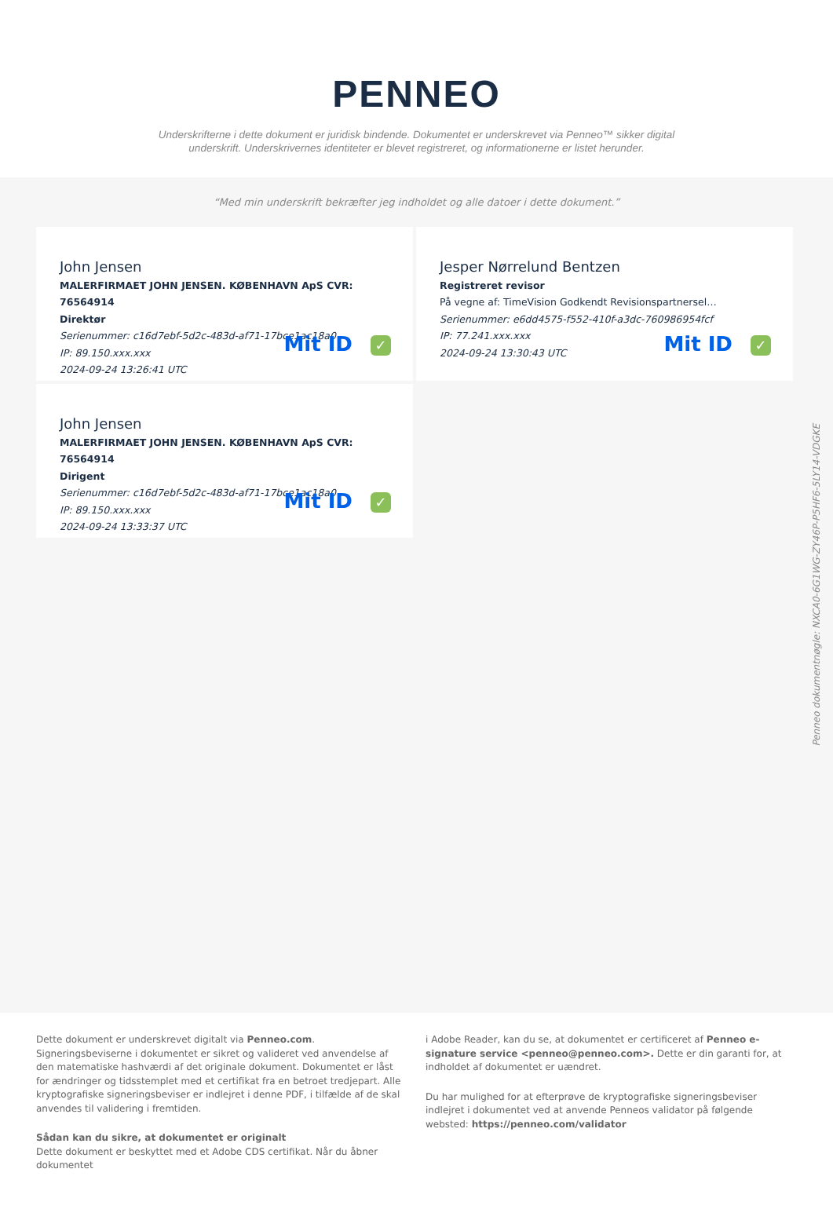PENNEO
Underskrifterne i dette dokument er juridisk bindende. Dokumentet er underskrevet via Penneo™ sikker digital underskrift. Underskrivernes identiteter er blevet registreret, og informationerne er listet herunder.
“Med min underskrift bekræfter jeg indholdet og alle datoer i dette dokument.”
John Jensen
MALERFIRMAET JOHN JENSEN. KØBENHAVN ApS CVR: 76564914
Direktør
Serienummer: c16d7ebf-5d2c-483d-af71-17bce1ac18a0
IP: 89.150.xxx.xxx
2024-09-24 13:26:41 UTC
Mit ID ✓
Jesper Nørrelund Bentzen
Registreret revisor
På vegne af: TimeVision Godkendt Revisionspartnersel…
Serienummer: e6dd4575-f552-410f-a3dc-760986954fcf
IP: 77.241.xxx.xxx
2024-09-24 13:30:43 UTC
Mit ID ✓
John Jensen
MALERFIRMAET JOHN JENSEN. KØBENHAVN ApS CVR: 76564914
Dirigent
Serienummer: c16d7ebf-5d2c-483d-af71-17bce1ac18a0
IP: 89.150.xxx.xxx
2024-09-24 13:33:37 UTC
Mit ID ✓
Penneo dokumentnøgle: NXCA0-6G1WG-ZY46P-P5HF6-5LY14-VDGKE
Dette dokument er underskrevet digitalt via Penneo.com. Signeringsbeviserne i dokumentet er sikret og valideret ved anvendelse af den matematiske hashværdi af det originale dokument. Dokumentet er låst for ændringer og tidsstemplet med et certifikat fra en betroet tredjepart. Alle kryptografiske signeringsbeviser er indlejret i denne PDF, i tilfælde af de skal anvendes til validering i fremtiden.
Sådan kan du sikre, at dokumentet er originalt
Dette dokument er beskyttet med et Adobe CDS certifikat. Når du åbner dokumentet
i Adobe Reader, kan du se, at dokumentet er certificeret af Penneo e-signature service <penneo@penneo.com>. Dette er din garanti for, at indholdet af dokumentet er uændret.
Du har mulighed for at efterprøve de kryptografiske signeringsbeviser indlejret i dokumentet ved at anvende Penneos validator på følgende websted: https://penneo.com/validator